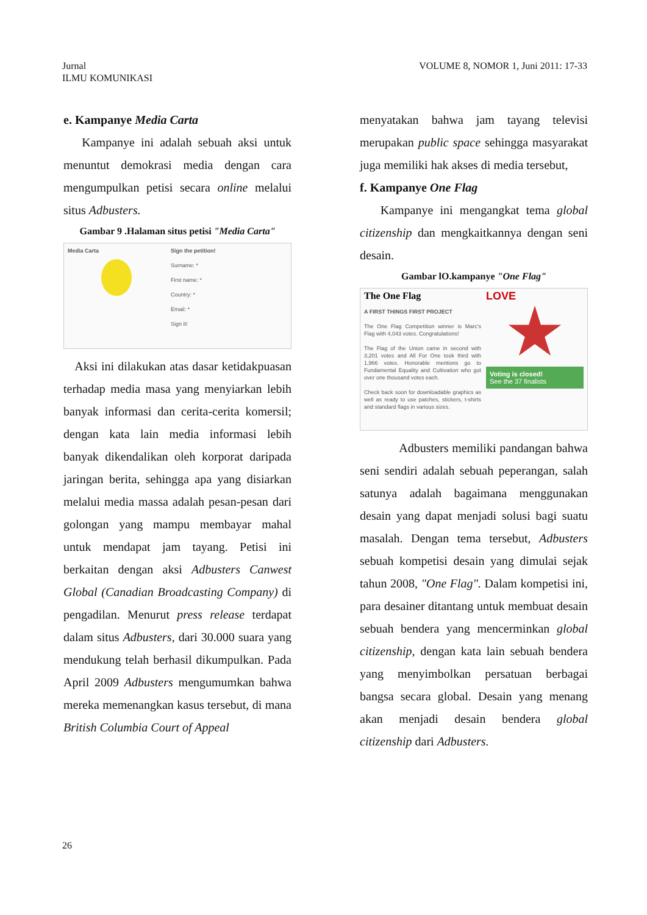Jurnal
ILMU KOMUNIKASI
VOLUME 8, NOMOR 1, Juni 2011: 17-33
e. Kampanye Media Carta
Kampanye ini adalah sebuah aksi untuk menuntut demokrasi media dengan cara mengumpulkan petisi secara online melalui situs Adbusters.
Gambar 9 .Halaman situs petisi "Media Carta"
Media Carta Sign the petition!
Surname: *
First name: *
Country: *
Email: *
Sign it!
Aksi ini dilakukan atas dasar ketidakpuasan terhadap media masa yang menyiarkan lebih banyak informasi dan cerita-cerita komersil; dengan kata lain media informasi lebih banyak dikendalikan oleh korporat daripada jaringan berita, sehingga apa yang disiarkan melalui media massa adalah pesan-pesan dari golongan yang mampu membayar mahal untuk mendapat jam tayang. Petisi ini berkaitan dengan aksi Adbusters Canwest Global (Canadian Broadcasting Company) di pengadilan. Menurut press release terdapat dalam situs Adbusters, dari 30.000 suara yang mendukung telah berhasil dikumpulkan. Pada April 2009 Adbusters mengumumkan bahwa mereka memenangkan kasus tersebut, di mana British Columbia Court of Appeal
menyatakan bahwa jam tayang televisi merupakan public space sehingga masyarakat juga memiliki hak akses di media tersebut,
f. Kampanye One Flag
Kampanye ini mengangkat tema global citizenship dan mengkaitkannya dengan seni desain.
Gambar lO.kampanye "One Flag"
The One Flag
A FIRST THINGS FIRST PROJECT
The One Flag Competition winner is Marc's Flag with 4,043 votes. Congratulations!
The Flag of the Union came in second with 3,201 votes and All For One took third with 1,966 votes. Honorable mentions go to Fundamental Equality and Cultivation who got over one thousand votes each.
Check back soon for downloadable graphics as well as ready to use patches, stickers, t-shirts and standard flags in various sizes.
LOVE
Voting is closed!
See the 37 finalists
Adbusters memiliki pandangan bahwa seni sendiri adalah sebuah peperangan, salah satunya adalah bagaimana menggunakan desain yang dapat menjadi solusi bagi suatu masalah. Dengan tema tersebut, Adbusters sebuah kompetisi desain yang dimulai sejak tahun 2008, "One Flag". Dalam kompetisi ini, para desainer ditantang untuk membuat desain sebuah bendera yang mencerminkan global citizenship, dengan kata lain sebuah bendera yang menyimbolkan persatuan berbagai bangsa secara global. Desain yang menang akan menjadi desain bendera global citizenship dari Adbusters.
26